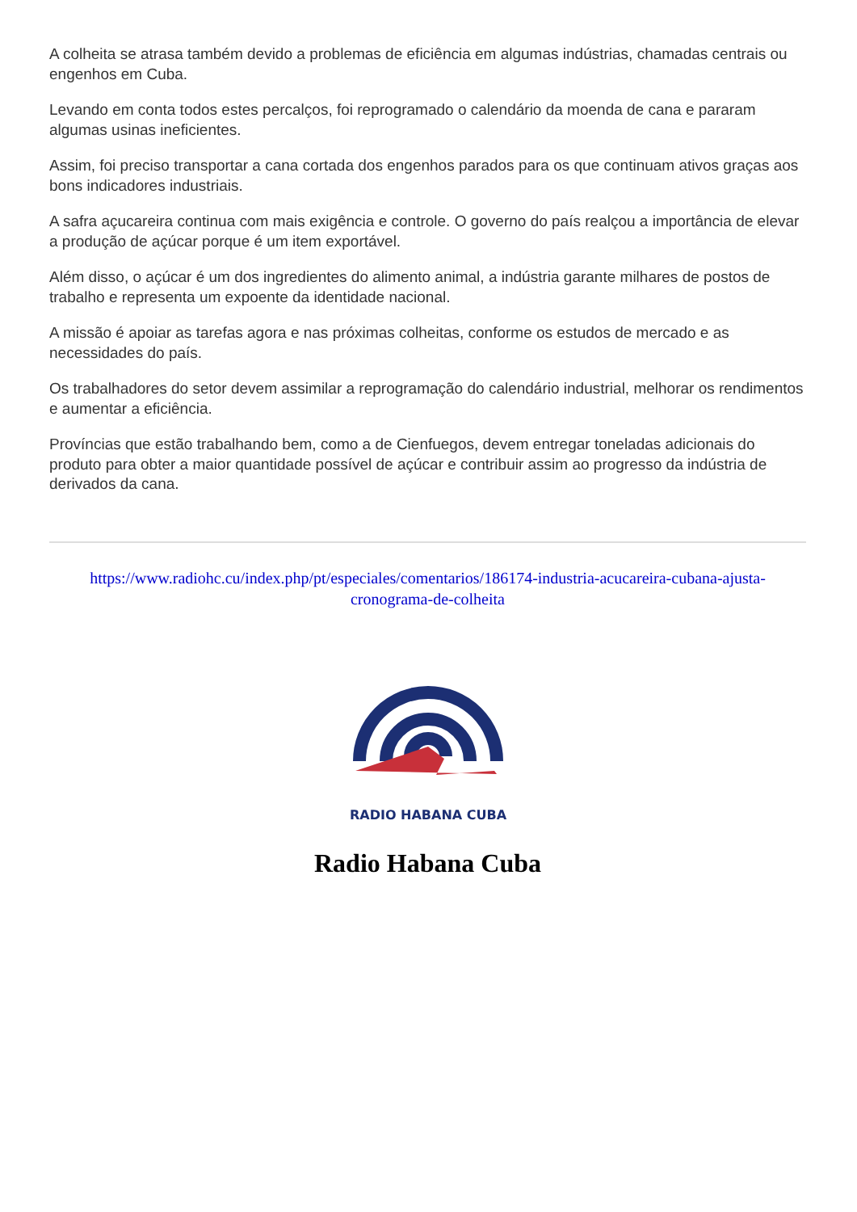A colheita se atrasa também devido a problemas de eficiência em algumas indústrias, chamadas centrais ou engenhos em Cuba.
Levando em conta todos estes percalços, foi reprogramado o calendário da moenda de cana e pararam algumas usinas ineficientes.
Assim, foi preciso transportar a cana cortada dos engenhos parados para os que continuam ativos graças aos bons indicadores industriais.
A safra açucareira continua com mais exigência e controle. O governo do país realçou a importância de elevar a produção de açúcar porque é um item exportável.
Além disso, o açúcar é um dos ingredientes do alimento animal, a indústria garante milhares de postos de trabalho e representa um expoente da identidade nacional.
A missão é apoiar as tarefas agora e nas próximas colheitas, conforme os estudos de mercado e as necessidades do país.
Os trabalhadores do setor devem assimilar a reprogramação do calendário industrial, melhorar os rendimentos e aumentar a eficiência.
Províncias que estão trabalhando bem, como a de Cienfuegos, devem entregar toneladas adicionais do produto para obter a maior quantidade possível de açúcar e contribuir assim ao progresso da indústria de derivados da cana.
https://www.radiohc.cu/index.php/pt/especiales/comentarios/186174-industria-acucareira-cubana-ajusta-cronograma-de-colheita
RADIO HABANA CUBA
Radio Habana Cuba